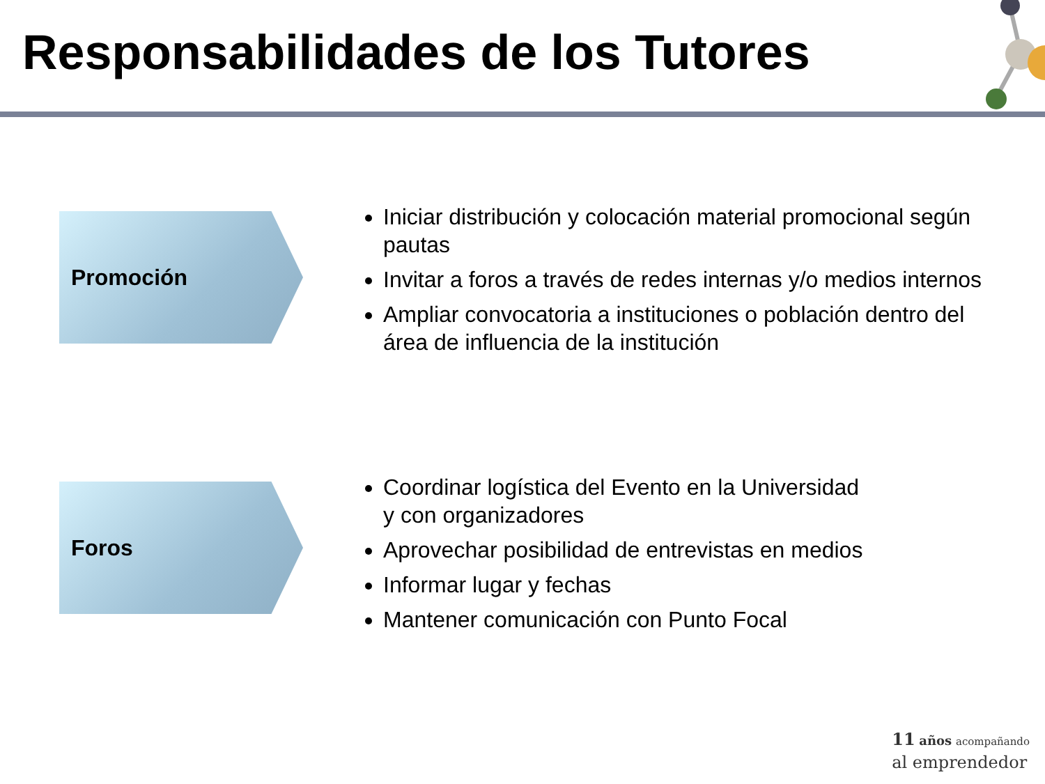Responsabilidades de los Tutores
Promoción
Iniciar distribución y colocación material promocional según pautas
Invitar a foros a través de redes internas y/o medios internos
Ampliar convocatoria a instituciones o población dentro del área de influencia de la institución
Foros
Coordinar logística del Evento en la Universidad
y con organizadores
Aprovechar posibilidad de entrevistas en medios
Informar lugar y fechas
Mantener comunicación con Punto Focal
11 años acompañando
al emprendedor